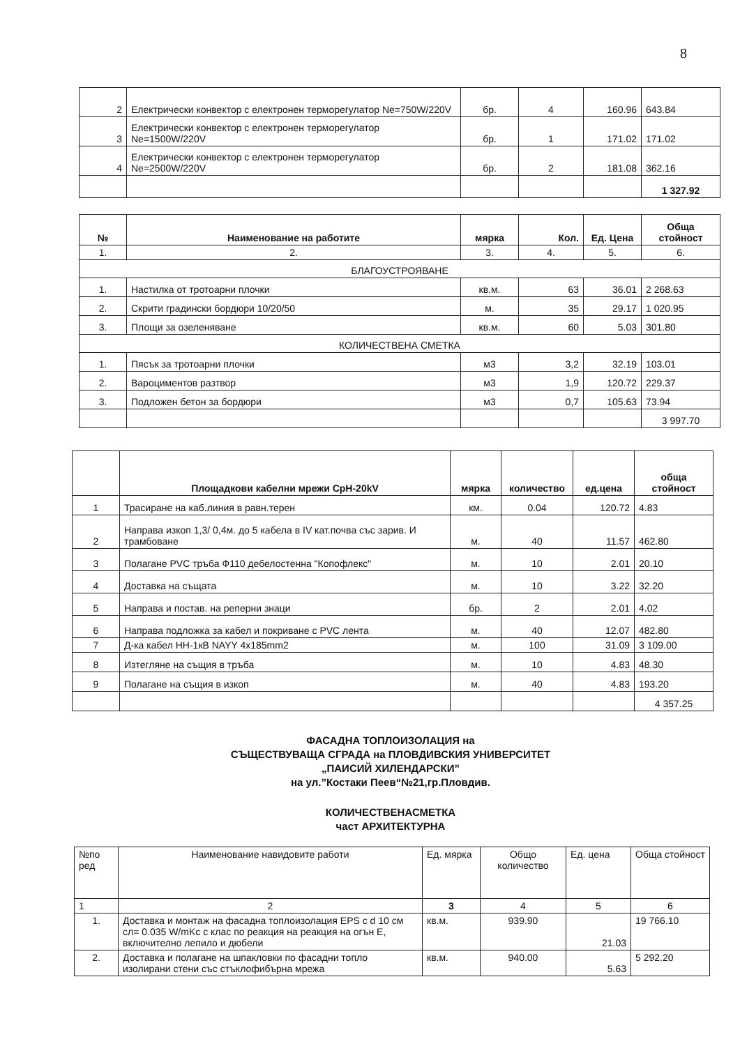8
| 2 | Електрически конвектор с електронен терморегулатор Ne=750W/220V | бр. | 4 | 160.96 | 643.84 |
| 3 | Електрически конвектор с електронен терморегулатор Ne=1500W/220V | бр. | 1 | 171.02 | 171.02 |
| 4 | Електрически конвектор с електронен терморегулатор Ne=2500W/220V | бр. | 2 | 181.08 | 362.16 |
| | | | | | 1 327.92 |
| № | Наименование на работите | мярка | Кол. | Ед. Цена | Обща стойност |
| --- | --- | --- | --- | --- | --- |
| 1. | 2. | 3. | 4. | 5. | 6. |
| БЛАГОУСТРОЯВАНЕ | | | | | |
| 1. | Настилка от тротоарни плочки | кв.м. | 63 | 36.01 | 2 268.63 |
| 2. | Скрити градински бордюри 10/20/50 | м. | 35 | 29.17 | 1 020.95 |
| 3. | Площи за озеленяване | кв.м. | 60 | 5.03 | 301.80 |
| КОЛИЧЕСТВЕНА СМЕТКА | | | | | |
| 1. | Пясък за тротоарни плочки | м3 | 3,2 | 32.19 | 103.01 |
| 2. | Вароциментов разтвор | м3 | 1,9 | 120.72 | 229.37 |
| 3. | Подложен бетон за бордюри | м3 | 0,7 | 105.63 | 73.94 |
| | | | | | 3 997.70 |
| | Площадкови кабелни мрежи СрН-20kV | мярка | количество | ед.цена | обща стойност |
| --- | --- | --- | --- | --- | --- |
| 1 | Трасиране на каб.линия в равн.терен | км. | 0.04 | 120.72 | 4.83 |
| 2 | Направа изкоп 1,3/ 0,4м. до 5 кабела в IV кат.почва със зарив. И трамбоване | м. | 40 | 11.57 | 462.80 |
| 3 | Полагане PVC тръба Ф110 дебелостенна "Копофлекс" | м. | 10 | 2.01 | 20.10 |
| 4 | Доставка на същата | м. | 10 | 3.22 | 32.20 |
| 5 | Направа и постав. на реперни знаци | бр. | 2 | 2.01 | 4.02 |
| 6 | Направа подложка за кабел и покриване с PVC лента | м. | 40 | 12.07 | 482.80 |
| 7 | Д-ка кабел НН-1кВ NAYY 4x185mm2 | м. | 100 | 31.09 | 3 109.00 |
| 8 | Изтегляне на същия в тръба | м. | 10 | 4.83 | 48.30 |
| 9 | Полагане на същия в изкоп | м. | 40 | 4.83 | 193.20 |
| | | | | | 4 357.25 |
ФАСАДНА ТОПЛОИЗОЛАЦИЯ на
СЪЩЕСТВУВАЩА СГРАДА на ПЛОВДИВСКИЯ УНИВЕРСИТЕТ
„ПАИСИЙ ХИЛЕНДАРСКИ”
на ул.”Костаки Пеев“№21,гр.Пловдив.
КОЛИЧЕСТВЕНАСМЕТКА
част АРХИТЕКТУРНА
| №по ред | Наименование навидовите работи | Ед. мярка | Общо количество | Ед. цена | Обща стойност |
| 1 | 2 | 3 | 4 | 5 | 6 |
| 1. | Доставка и монтаж на фасадна топлоизолация EPS с d 10 см сл= 0.035 W/mKc с клас по реакция на реакция на огън Е, включително лепило и дюбели | кв.м. | 939.90 | 21.03 | 19 766.10 |
| 2. | Доставка и полагане на шпакловки по фасадни топло изолирани стени със стъклофибърна мрежа | кв.м. | 940.00 | 5.63 | 5 292.20 |